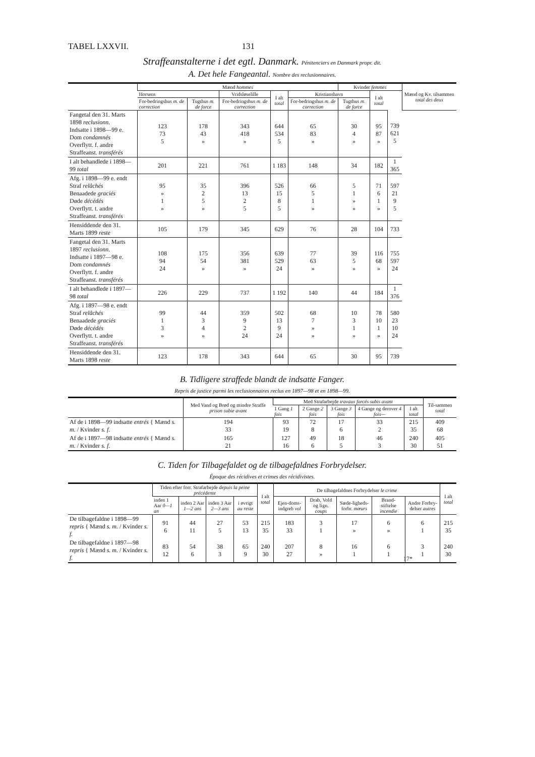TABEL LXXVII. 131
Straffeanstalterne i det egtl. Danmark. Pénitenciers en Danmark propr. dit.
A. Det hele Fangeantal. Nombre des reclusionnaires.
| | Mænd hommes | | | | | Kvinder femmes | | | Mænd og Kv. tilsammen total des deux |
| --- | --- | --- | --- | --- | --- | --- | --- | --- | --- |
| | Horsens | | Vridsløselille | I alt total | Kristianshavn | | I alt total | | |
| | For-bedringshus m. de correction | Tugthus m. de force | For-bedringshus m. de correction | | For-bedringshus m. de correction | Tugthus m. de force | | | |
| Fangetal den 31. Marts 1898 reclusionn. Indsatte i 1898—99 e. Dom condamnés Overflytt. f. andre Straffeanst. transférés | 123 73 5 | 178 43 » | 343 418 » | 644 534 5 | 65 83 » | 30 4 » | 95 87 » | 739 621 5 | |
| I alt behandlede i 1898—99 total | 201 | 221 | 761 | 1 183 | 148 | 34 | 182 | 1 365 | |
| Afg. i 1898—99 e. endt Straf relâchés Benaadede graciés Døde décédés Overflytt. t. andre Straffeanst. transférés | 95 » 1 » | 35 2 5 » | 396 13 2 5 | 526 15 8 5 | 66 5 1 » | 5 1 » » | 71 6 1 » | 597 21 9 5 | |
| Hensiddende den 31. Marts 1899 reste | 105 | 179 | 345 | 629 | 76 | 28 | 104 | 733 | |
| Fangetal den 31. Marts 1897 reclusionn. Indsatte i 1897—98 e. Dom condamnés Overflytt. f. andre Straffeanst. transférés | 108 94 24 | 175 54 » | 356 381 » | 639 529 24 | 77 63 » | 39 5 » | 116 68 » | 755 597 24 | |
| I alt behandlede i 1897—98 total | 226 | 229 | 737 | 1 192 | 140 | 44 | 184 | 1 376 | |
| Afg. i 1897—98 e. endt Straf relâchés Benaadede graciés Døde décédés Overflytt. t. andre Straffeanst. transférés | 99 1 3 » | 44 3 4 » | 359 9 2 24 | 502 13 9 24 | 68 7 » » | 10 3 1 » | 78 10 1 » | 580 23 10 24 | |
| Hensiddende den 31. Marts 1898 reste | 123 | 178 | 343 | 644 | 65 | 30 | 95 | 739 | |
B. Tidligere straffede blandt de indsatte Fanger.
Repris de justice parmi les reclusionnaires reclus en 1897—98 et en 1898—99.
| | Med Vand og Brød og mindre Straffe prison subie avant | Med Strafarbejde travaux forcés subis avant | | | | | Til-sammen total |
| --- | --- | --- | --- | --- | --- | --- | --- |
| | | 1 Gang 1 fois | 2 Gange 2 fois | 3 Gange 3 fois | 4 Gange og derover 4 fois— | I alt total | |
| Af de i 1898—99 indsatte entrés { Mænd s. m. / Kvinder s. f. | 194 33 | 93 19 | 72 8 | 17 6 | 33 2 | 215 35 | 409 68 |
| Af de i 1897—98 indsatte entrés { Mænd s. m. / Kvinder s. f. | 165 21 | 127 16 | 49 6 | 18 5 | 46 3 | 240 30 | 405 51 |
C. Tiden for Tilbagefaldet og de tilbagefaldnes Forbrydelser.
Époque des récidives et crimes des récidivistes.
| | Tiden efter forr. Strafarbejde depuis la peine précédente | | | | I alt total | De tilbagefaldnes Forbrydelser le crime | | | | | I alt total |
| --- | --- | --- | --- | --- | --- | --- | --- | --- | --- | --- | --- |
| | inden 1 Aar 0—1 an | inden 2 Aar 1—2 ans | inden 3 Aar 2—3 ans | i øvrigt au reste | | Ejen-doms-indgreb vol | Drab, Vold og lign. coups | Sæde-ligheds-forbr. mœurs | Brand-stiftelse incendie | Andre Forbry-delser autres | |
| De tilbagefaldne i 1898—99 repris { Mænd s. m. / Kvinder s. f. | 91 6 | 44 11 | 27 5 | 53 13 | 215 35 | 183 33 | 3 1 | 17 » | 6 » | 6 1 | 215 35 |
| De tilbagefaldne i 1897—98 repris { Mænd s. m. / Kvinder s. f. | 83 12 | 54 6 | 38 3 | 65 9 | 240 30 | 207 27 | 8 » | 16 1 | 6 1 | 3 1 | 240 30 |
17*